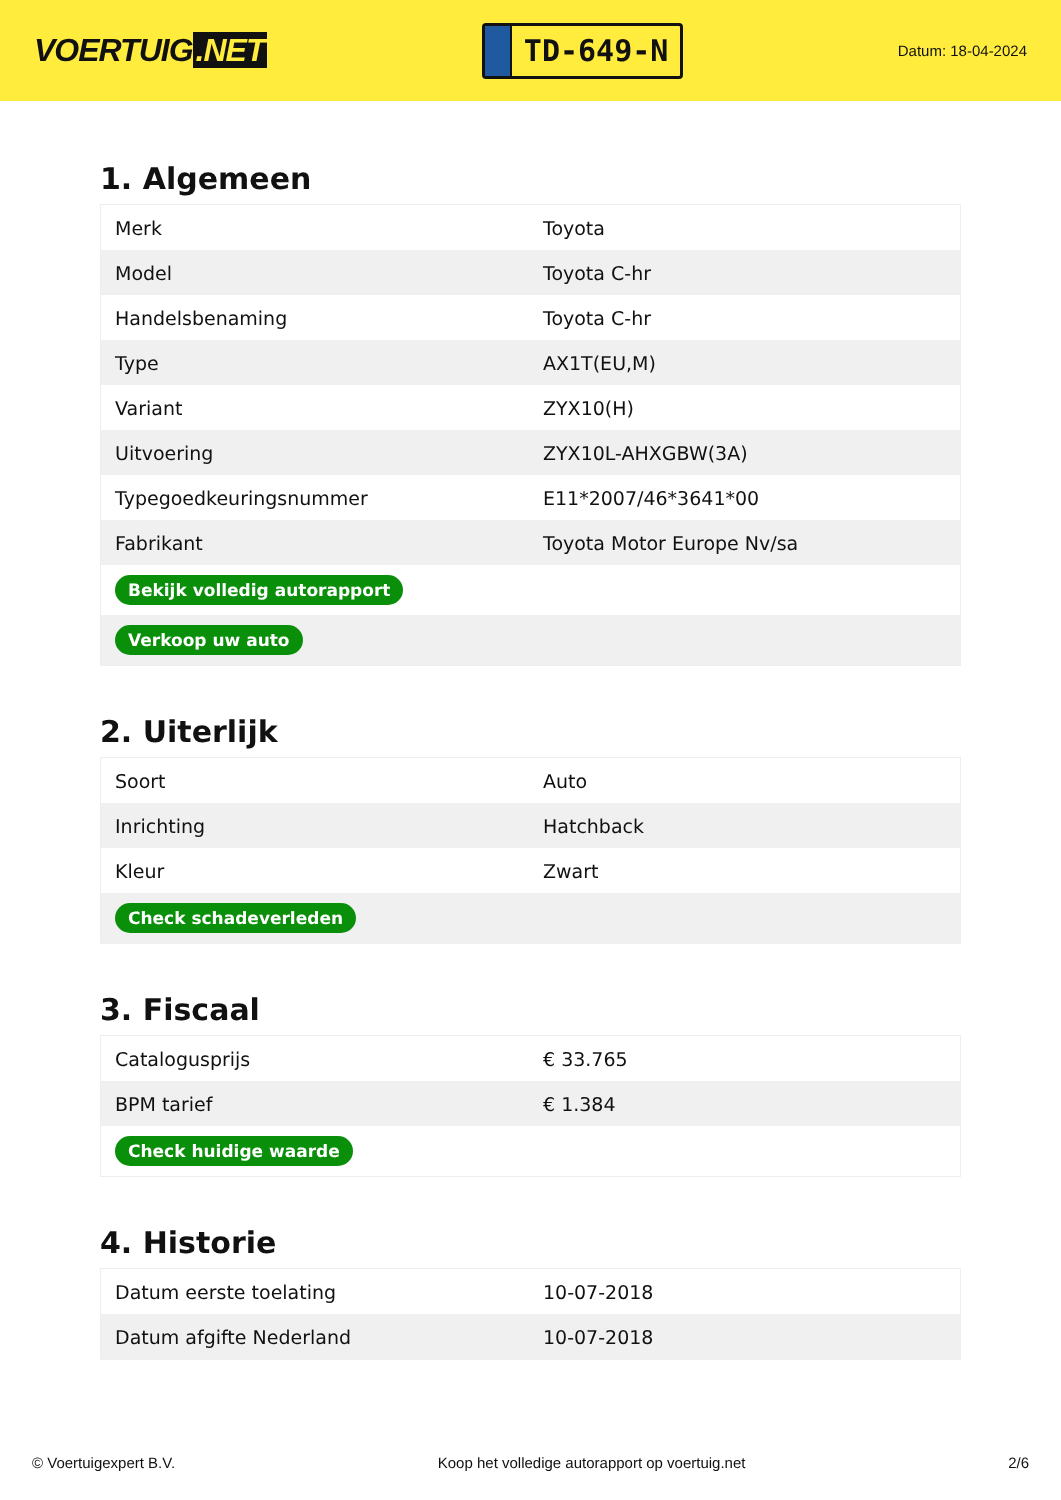VOERTUIG.NET
TD-649-N
Datum: 18-04-2024
1. Algemeen
| Merk | Toyota |
| Model | Toyota C-hr |
| Handelsbenaming | Toyota C-hr |
| Type | AX1T(EU,M) |
| Variant | ZYX10(H) |
| Uitvoering | ZYX10L-AHXGBW(3A) |
| Typegoedkeuringsnummer | E11*2007/46*3641*00 |
| Fabrikant | Toyota Motor Europe Nv/sa |
| Bekijk volledig autorapport | |
| Verkoop uw auto | |
2. Uiterlijk
| Soort | Auto |
| Inrichting | Hatchback |
| Kleur | Zwart |
| Check schadeverleden | |
3. Fiscaal
| Catalogusprijs | € 33.765 |
| BPM tarief | € 1.384 |
| Check huidige waarde | |
4. Historie
| Datum eerste toelating | 10-07-2018 |
| Datum afgifte Nederland | 10-07-2018 |
© Voertuigexpert B.V. Koop het volledige autorapport op voertuig.net 2/6